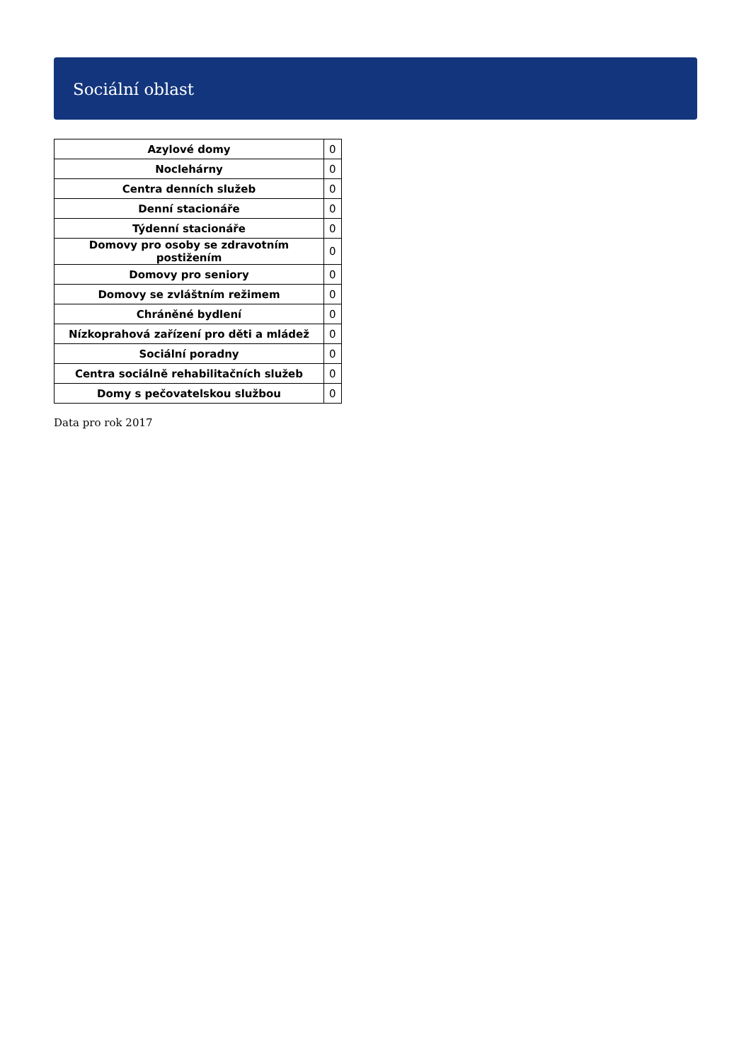Sociální oblast
| Azylové domy | 0 |
| Noclehárny | 0 |
| Centra denních služeb | 0 |
| Denní stacionáře | 0 |
| Týdenní stacionáře | 0 |
| Domovy pro osoby se zdravotním postižením | 0 |
| Domovy pro seniory | 0 |
| Domovy se zvláštním režimem | 0 |
| Chráněné bydlení | 0 |
| Nízkoprahová zařízení pro děti a mládež | 0 |
| Sociální poradny | 0 |
| Centra sociálně rehabilitačních služeb | 0 |
| Domy s pečovatelskou službou | 0 |
Data pro rok 2017